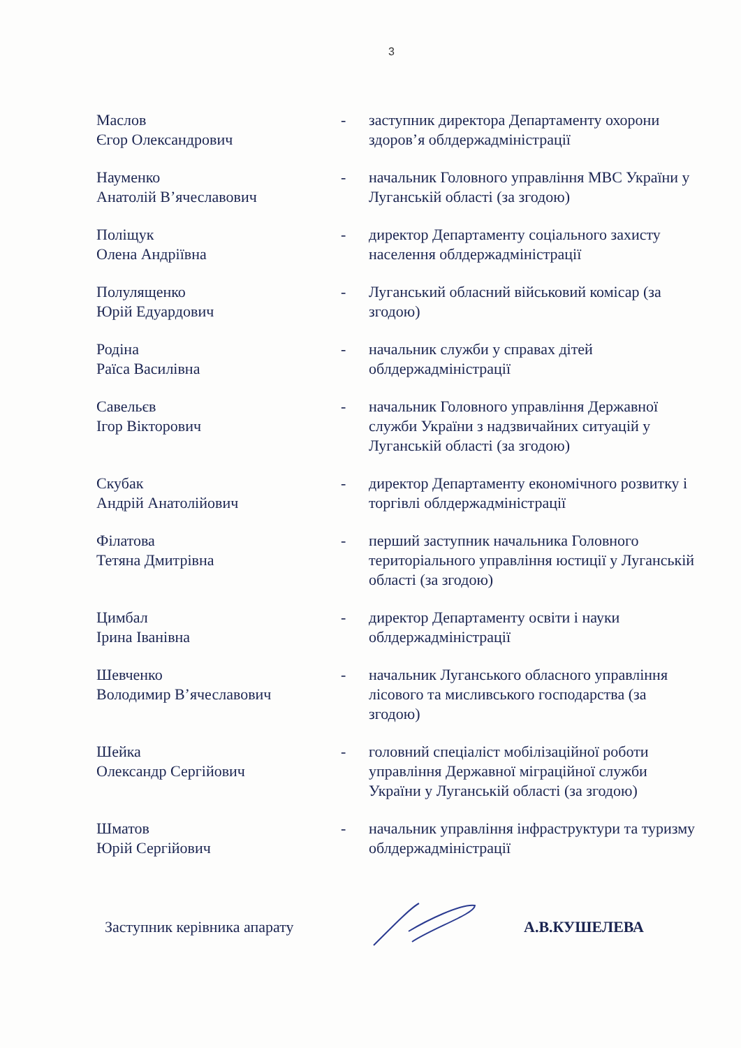3
Маслов
Єгор Олександрович
- заступник директора Департаменту охорони здоров’я облдержадміністрації
Науменко
Анатолій В’ячеславович
- начальник Головного управління МВС України у Луганській області (за згодою)
Поліщук
Олена Андріївна
- директор Департаменту соціального захисту населення облдержадміністрації
Полулященко
Юрій Едуардович
- Луганський обласний військовий комісар (за згодою)
Родіна
Раїса Василівна
- начальник служби у справах дітей облдержадміністрації
Савельєв
Ігор Вікторович
- начальник Головного управління Державної служби України з надзвичайних ситуацій у Луганській області (за згодою)
Скубак
Андрій Анатолійович
- директор Департаменту економічного розвитку і торгівлі облдержадміністрації
Філатова
Тетяна Дмитрівна
- перший заступник начальника Головного територіального управління юстиції у Луганській області (за згодою)
Цимбал
Ірина Іванівна
- директор Департаменту освіти і науки облдержадміністрації
Шевченко
Володимир В’ячеславович
- начальник Луганського обласного управління лісового та мисливського господарства (за згодою)
Шейка
Олександр Сергійович
- головний спеціаліст мобілізаційної роботи управління Державної міграційної служби України у Луганській області (за згодою)
Шматов
Юрій Сергійович
- начальник управління інфраструктури та туризму облдержадміністрації
Заступник керівника апарату А.В.КУШЕЛЕВА